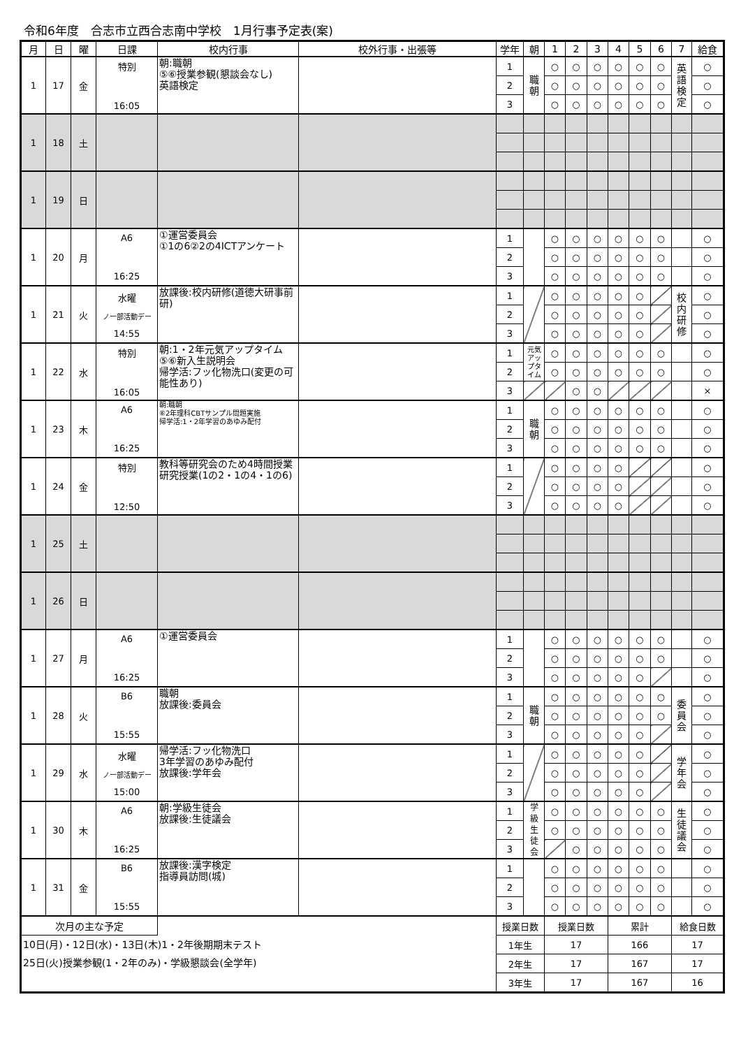令和6年度　合志市立西合志南中学校　1月行事予定表(案)
| 月 | 日 | 曜 | 日課 | 校内行事 | 校外行事・出張等 | 学年 | 朝 | 1 | 2 | 3 | 4 | 5 | 6 | 7 | 給食 |
| --- | --- | --- | --- | --- | --- | --- | --- | --- | --- | --- | --- | --- | --- | --- | --- |
| 1 | 17 | 金 | 特別 16:05 | 朝:職朝 ⑤⑥授業参観(懇談会なし) 英語検定 | | 1 | 職 朝 | ○ | ○ | ○ | ○ | ○ | ○ | 英 語 検 定 | ○ |
| | | | | | | 2 | | ○ | ○ | ○ | ○ | ○ | ○ | | ○ |
| | | | | | | 3 | | ○ | ○ | ○ | ○ | ○ | ○ | | ○ |
| 1 | 18 | 土 | | | | | | | | | | | | | |
| 1 | 19 | 日 | | | | | | | | | | | | | |
| 1 | 20 | 月 | A6 16:25 | ①運営委員会 ①1の6②2の4ICTアンケート | | 1 | | ○ | ○ | ○ | ○ | ○ | ○ | | ○ |
| | | | | | | 2 | | ○ | ○ | ○ | ○ | ○ | ○ | | ○ |
| | | | | | | 3 | | ○ | ○ | ○ | ○ | ○ | ○ | | ○ |
| 1 | 21 | 火 | 水曜 ノー部活動デー 14:55 | 放課後:校内研修(道徳大研事前研) | | 1 | | ○ | ○ | ○ | ○ | ○ | | 校 内 研 修 | ○ |
| | | | | | | 2 | | ○ | ○ | ○ | ○ | ○ | | | ○ |
| | | | | | | 3 | | ○ | ○ | ○ | ○ | ○ | | | ○ |
| 1 | 22 | 水 | 特別 16:05 | 朝:1・2年元気アップタイム ⑤⑥新入生説明会 帰学活:フッ化物洗口(変更の可能性あり) | | 1 | 元気アップタイム | ○ | ○ | ○ | ○ | ○ | ○ | | ○ |
| | | | | | | 2 | | ○ | ○ | ○ | ○ | ○ | ○ | | ○ |
| | | | | | | 3 | | | ○ | ○ | | | | | × |
| 1 | 23 | 木 | A6 16:25 | 朝:職朝 ⑥2年理科CBTサンプル問題実施 帰学活:1・2年学習のあゆみ配付 | | 1 | 職 朝 | ○ | ○ | ○ | ○ | ○ | ○ | | ○ |
| | | | | | | 2 | | ○ | ○ | ○ | ○ | ○ | ○ | | ○ |
| | | | | | | 3 | | ○ | ○ | ○ | ○ | ○ | ○ | | ○ |
| 1 | 24 | 金 | 特別 12:50 | 教科等研究会のため4時間授業 研究授業(1の2・1の4・1の6) | | 1 | | ○ | ○ | ○ | ○ | | | | ○ |
| | | | | | | 2 | | ○ | ○ | ○ | ○ | | | | ○ |
| | | | | | | 3 | | ○ | ○ | ○ | ○ | | | | ○ |
| 1 | 25 | 土 | | | | | | | | | | | | | |
| 1 | 26 | 日 | | | | | | | | | | | | | |
| 1 | 27 | 月 | A6 16:25 | ①運営委員会 | | 1 | | ○ | ○ | ○ | ○ | ○ | ○ | | ○ |
| | | | | | | 2 | | ○ | ○ | ○ | ○ | ○ | ○ | | ○ |
| | | | | | | 3 | | ○ | ○ | ○ | ○ | ○ | | | ○ |
| 1 | 28 | 火 | B6 15:55 | 職朝 放課後:委員会 | | 1 | 職 朝 | ○ | ○ | ○ | ○ | ○ | ○ | 委 員 会 | ○ |
| | | | | | | 2 | | ○ | ○ | ○ | ○ | ○ | ○ | | ○ |
| | | | | | | 3 | | ○ | ○ | ○ | ○ | ○ | | | ○ |
| 1 | 29 | 水 | 水曜 ノー部活動デー 15:00 | 帰学活:フッ化物洗口 3年学習のあゆみ配付 放課後:学年会 | | 1 | | ○ | ○ | ○ | ○ | ○ | | 学 年 会 | ○ |
| | | | | | | 2 | | ○ | ○ | ○ | ○ | ○ | | | ○ |
| | | | | | | 3 | | ○ | ○ | ○ | ○ | ○ | | | ○ |
| 1 | 30 | 木 | A6 16:25 | 朝:学級生徒会 放課後:生徒議会 | | 1 | 学 級 生 徒 会 | ○ | ○ | ○ | ○ | ○ | ○ | 生 徒 議 会 | ○ |
| | | | | | | 2 | | ○ | ○ | ○ | ○ | ○ | ○ | | ○ |
| | | | | | | 3 | | | ○ | ○ | ○ | ○ | ○ | | ○ |
| 1 | 31 | 金 | B6 15:55 | 放課後:漢字検定 指導員訪問(城) | | 1 | | ○ | ○ | ○ | ○ | ○ | ○ | | ○ |
| | | | | | | 2 | | ○ | ○ | ○ | ○ | ○ | ○ | | ○ |
| | | | | | | 3 | | ○ | ○ | ○ | ○ | ○ | ○ | | ○ |
| 次月の主な予定 | | | | | | 授業日数 | | 授業日数 | | | 累計 | | | 給食日数 | |
| 10日(月)・12日(水)・13日(木)1・2年後期期末テスト 25日(火)授業参観(1・2年のみ)・学級懇談会(全学年) | | | | | | 1年生 | | 17 | | | 166 | | | 17 | |
| | | | | | | 2年生 | | 17 | | | 167 | | | 17 | |
| | | | | | | 3年生 | | 17 | | | 167 | | | 16 | |